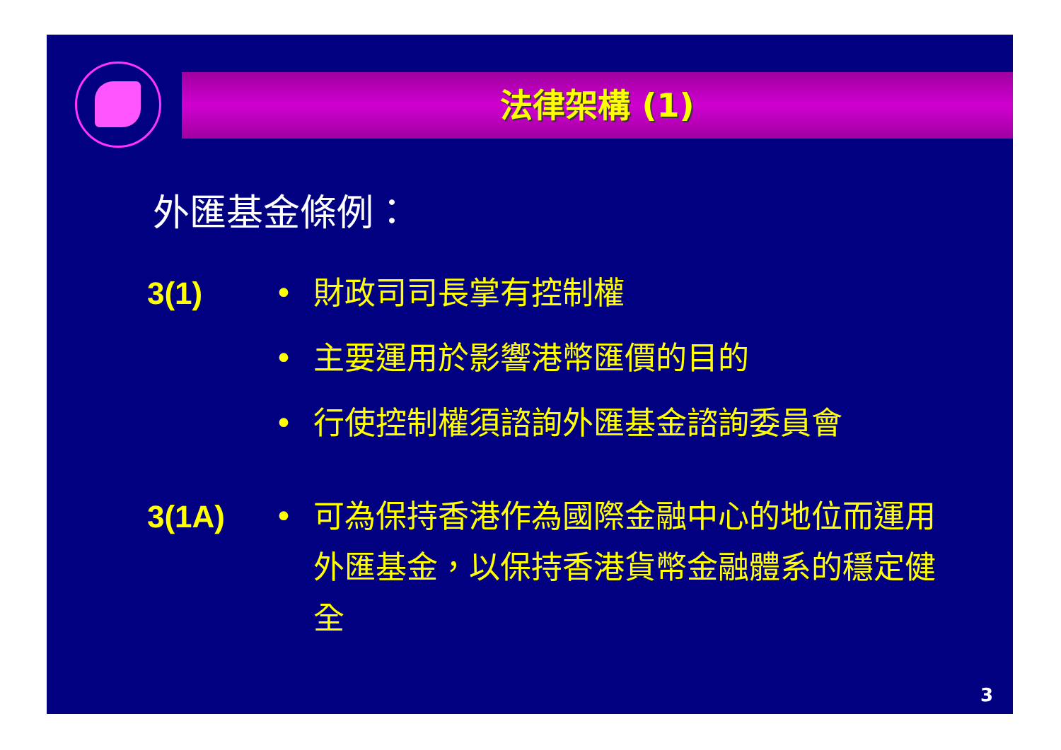法律架構 (1)
外匯基金條例：
3(1) • 財政司司長掌有控制權
• 主要運用於影響港幣匯價的目的
• 行使控制權須諮詢外匯基金諮詢委員會
3(1A) • 可為保持香港作為國際金融中心的地位而運用外匯基金，以保持香港貨幣金融體系的穩定健全
3